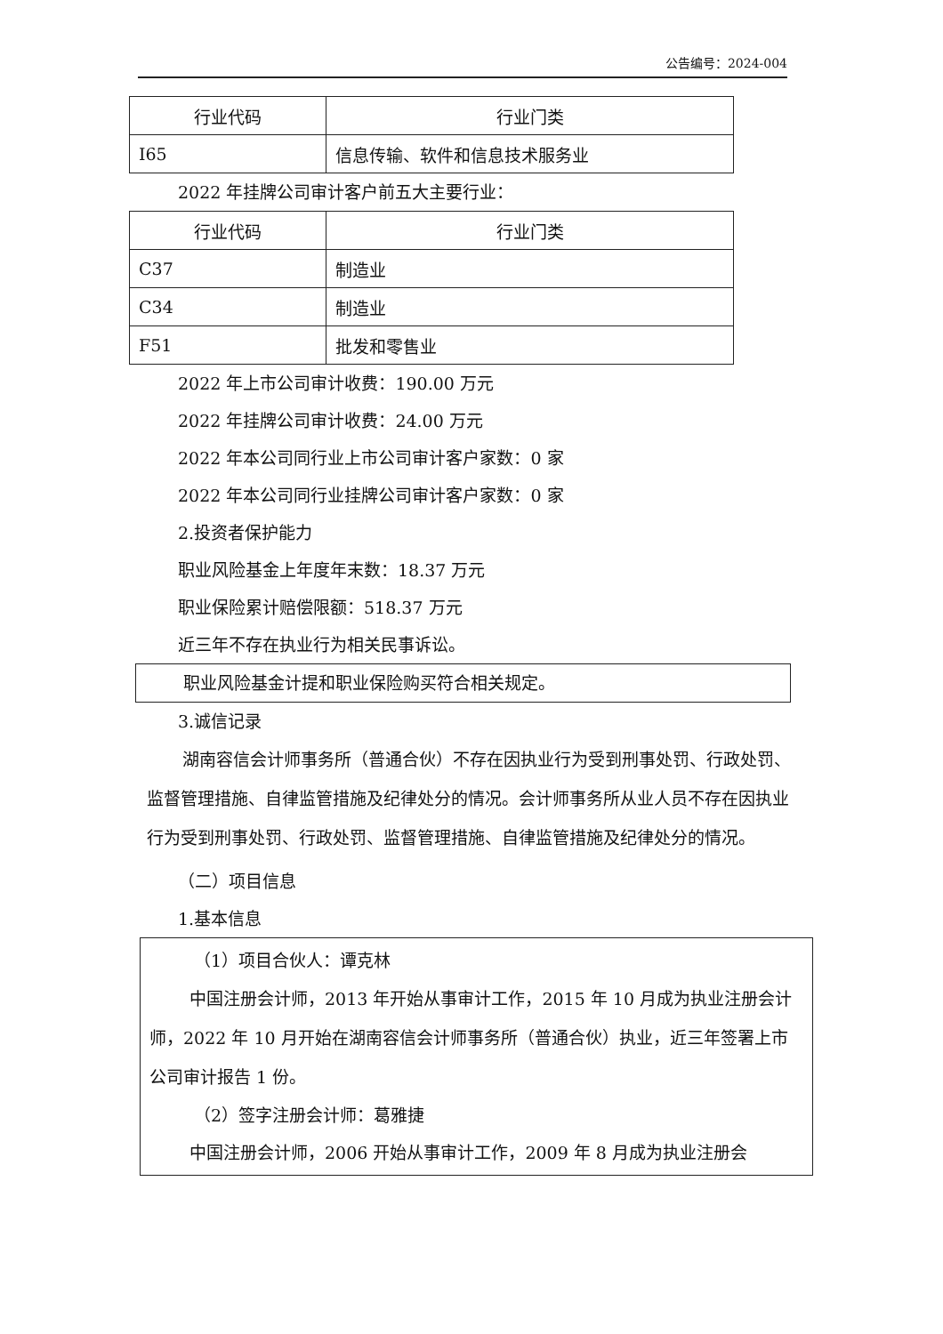公告编号：2024-004
| 行业代码 | 行业门类 |
| I65 | 信息传输、软件和信息技术服务业 |
2022 年挂牌公司审计客户前五大主要行业：
| 行业代码 | 行业门类 |
| C37 | 制造业 |
| C34 | 制造业 |
| F51 | 批发和零售业 |
2022 年上市公司审计收费：190.00 万元
2022 年挂牌公司审计收费：24.00 万元
2022 年本公司同行业上市公司审计客户家数：0 家
2022 年本公司同行业挂牌公司审计客户家数：0 家
2.投资者保护能力
职业风险基金上年度年末数：18.37 万元
职业保险累计赔偿限额：518.37 万元
近三年不存在执业行为相关民事诉讼。
职业风险基金计提和职业保险购买符合相关规定。
3.诚信记录
湖南容信会计师事务所（普通合伙）不存在因执业行为受到刑事处罚、行政处罚、监督管理措施、自律监管措施及纪律处分的情况。会计师事务所从业人员不存在因执业行为受到刑事处罚、行政处罚、监督管理措施、自律监管措施及纪律处分的情况。
（二）项目信息
1.基本信息
（1）项目合伙人：谭克林
中国注册会计师，2013 年开始从事审计工作，2015 年 10 月成为执业注册会计师，2022 年 10 月开始在湖南容信会计师事务所（普通合伙）执业，近三年签署上市公司审计报告 1 份。
（2）签字注册会计师：葛雅捷
中国注册会计师，2006 开始从事审计工作，2009 年 8 月成为执业注册会